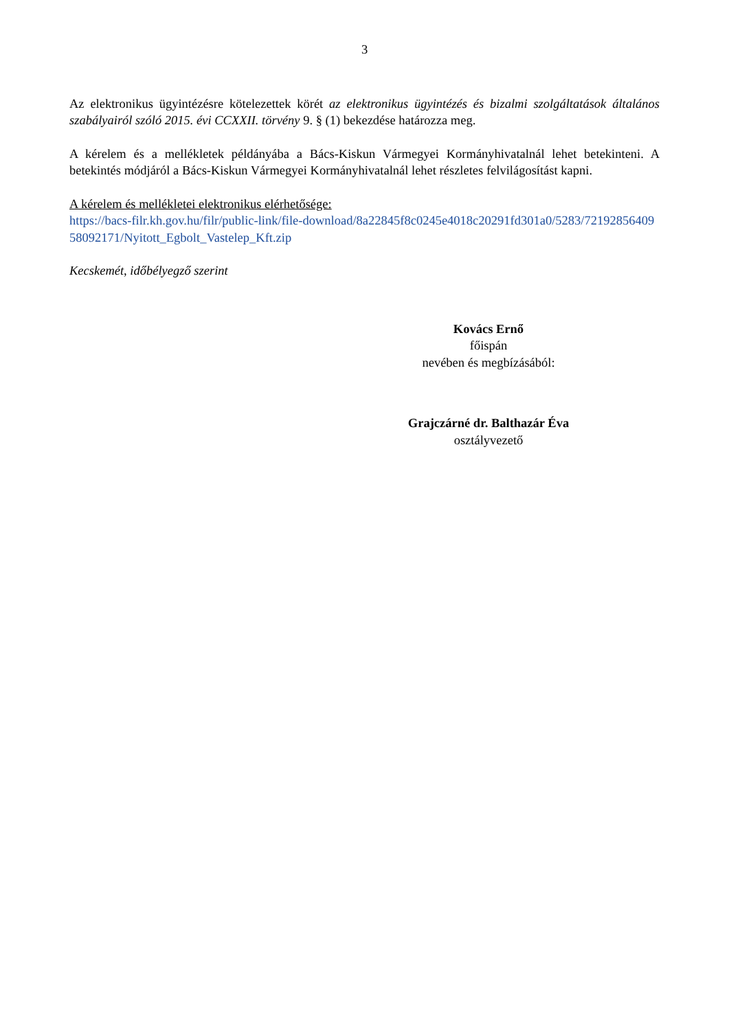3
Az elektronikus ügyintézésre kötelezettek körét az elektronikus ügyintézés és bizalmi szolgáltatások általános szabályairól szóló 2015. évi CCXXII. törvény 9. § (1) bekezdése határozza meg.
A kérelem és a mellékletek példányába a Bács-Kiskun Vármegyei Kormányhivatalnál lehet betekinteni. A betekintés módjáról a Bács-Kiskun Vármegyei Kormányhivatalnál lehet részletes felvilágosítást kapni.
A kérelem és mellékletei elektronikus elérhetősége:
https://bacs-filr.kh.gov.hu/filr/public-link/file-download/8a22845f8c0245e4018c20291fd301a0/5283/7219285640958092171/Nyitott_Egbolt_Vastelep_Kft.zip
Kecskemét, időbélyegző szerint
Kovács Ernő
főispán
nevében és megbízásából:
Grajczárné dr. Balthazár Éva
osztályvezető